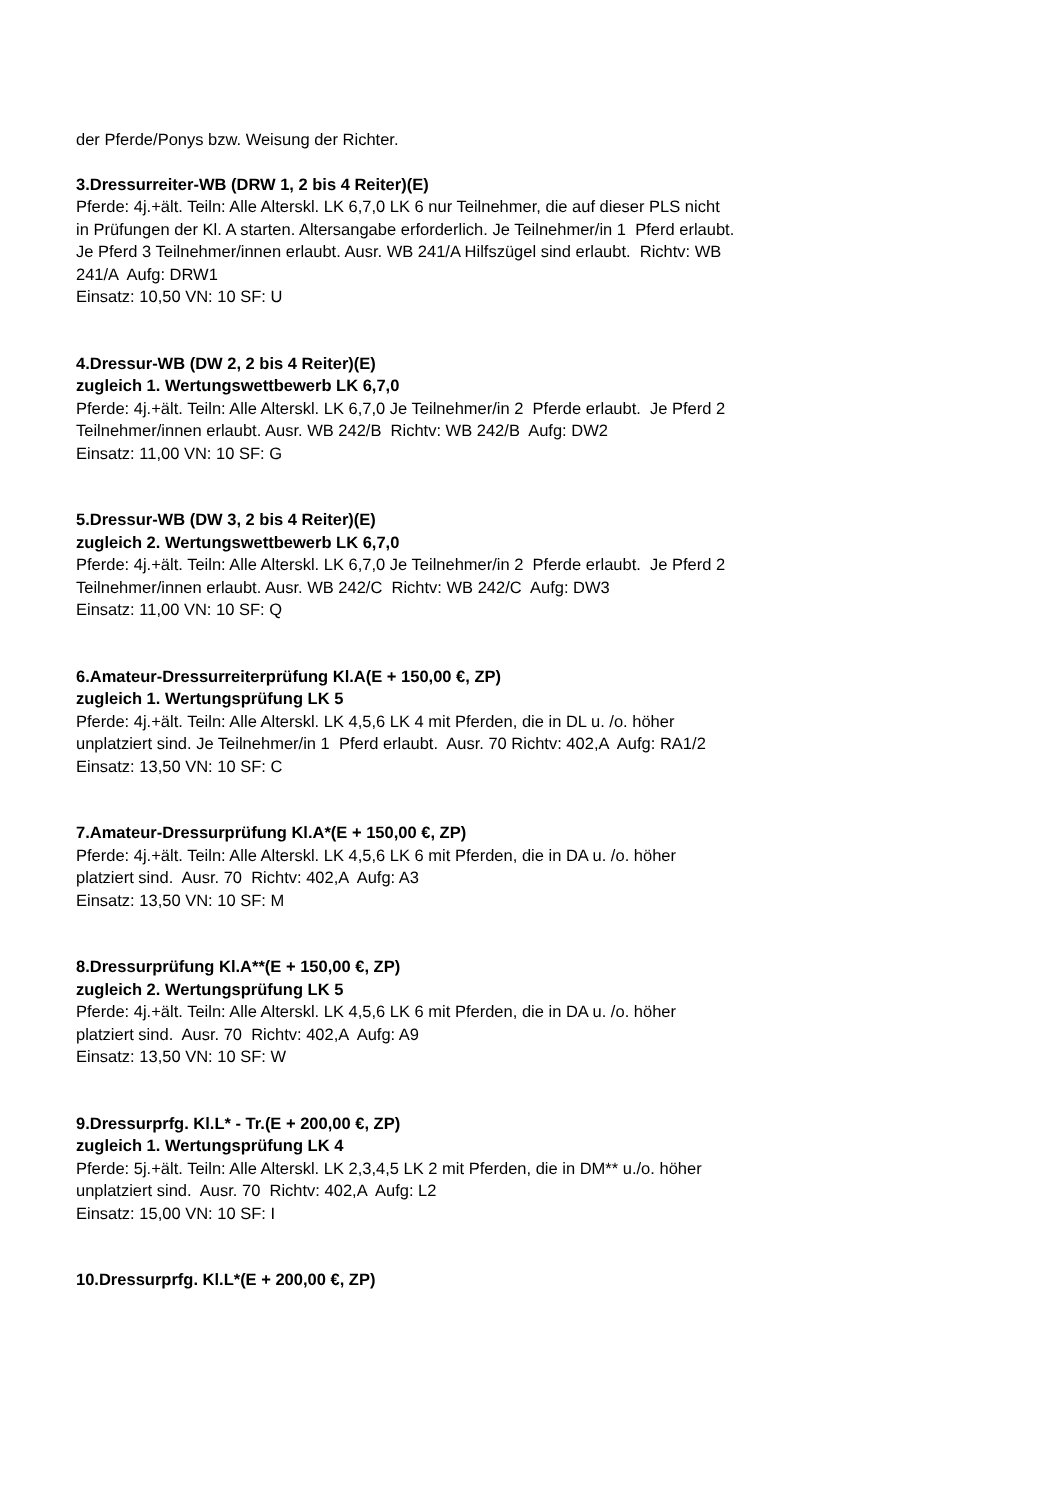der Pferde/Ponys bzw. Weisung der Richter.
3.Dressurreiter-WB (DRW 1, 2 bis 4 Reiter)(E)
Pferde: 4j.+ält. Teiln: Alle Alterskl. LK 6,7,0 LK 6 nur Teilnehmer, die auf dieser PLS nicht in Prüfungen der Kl. A starten. Altersangabe erforderlich. Je Teilnehmer/in 1 Pferd erlaubt. Je Pferd 3 Teilnehmer/innen erlaubt. Ausr. WB 241/A Hilfszügel sind erlaubt. Richtv: WB 241/A Aufg: DRW1
Einsatz: 10,50 VN: 10 SF: U
4.Dressur-WB (DW 2, 2 bis 4 Reiter)(E)
zugleich 1. Wertungswettbewerb LK 6,7,0
Pferde: 4j.+ält. Teiln: Alle Alterskl. LK 6,7,0 Je Teilnehmer/in 2 Pferde erlaubt. Je Pferd 2 Teilnehmer/innen erlaubt. Ausr. WB 242/B Richtv: WB 242/B Aufg: DW2
Einsatz: 11,00 VN: 10 SF: G
5.Dressur-WB (DW 3, 2 bis 4 Reiter)(E)
zugleich 2. Wertungswettbewerb LK 6,7,0
Pferde: 4j.+ält. Teiln: Alle Alterskl. LK 6,7,0 Je Teilnehmer/in 2 Pferde erlaubt. Je Pferd 2 Teilnehmer/innen erlaubt. Ausr. WB 242/C Richtv: WB 242/C Aufg: DW3
Einsatz: 11,00 VN: 10 SF: Q
6.Amateur-Dressurreiterprüfung Kl.A(E + 150,00 €, ZP)
zugleich 1. Wertungsprüfung LK 5
Pferde: 4j.+ält. Teiln: Alle Alterskl. LK 4,5,6 LK 4 mit Pferden, die in DL u. /o. höher unplatziert sind. Je Teilnehmer/in 1 Pferd erlaubt. Ausr. 70 Richtv: 402,A Aufg: RA1/2
Einsatz: 13,50 VN: 10 SF: C
7.Amateur-Dressurprüfung Kl.A*(E + 150,00 €, ZP)
Pferde: 4j.+ält. Teiln: Alle Alterskl. LK 4,5,6 LK 6 mit Pferden, die in DA u. /o. höher platziert sind. Ausr. 70 Richtv: 402,A Aufg: A3
Einsatz: 13,50 VN: 10 SF: M
8.Dressurprüfung Kl.A**(E + 150,00 €, ZP)
zugleich 2. Wertungsprüfung LK 5
Pferde: 4j.+ält. Teiln: Alle Alterskl. LK 4,5,6 LK 6 mit Pferden, die in DA u. /o. höher platziert sind. Ausr. 70 Richtv: 402,A Aufg: A9
Einsatz: 13,50 VN: 10 SF: W
9.Dressurprfg. Kl.L* - Tr.(E + 200,00 €, ZP)
zugleich 1. Wertungsprüfung LK 4
Pferde: 5j.+ält. Teiln: Alle Alterskl. LK 2,3,4,5 LK 2 mit Pferden, die in DM** u./o. höher unplatziert sind. Ausr. 70 Richtv: 402,A Aufg: L2
Einsatz: 15,00 VN: 10 SF: I
10.Dressurprfg. Kl.L*(E + 200,00 €, ZP)